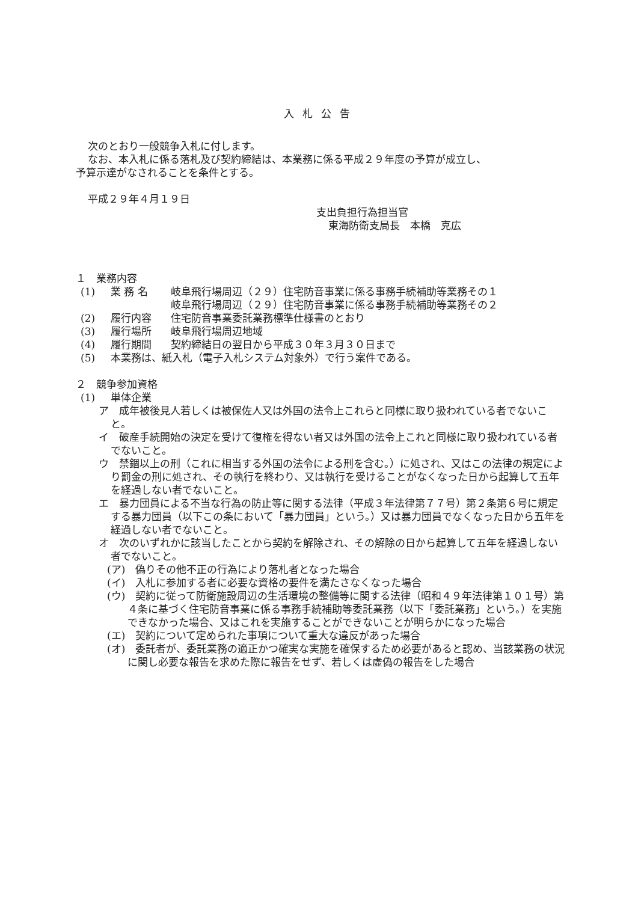入札公告
次のとおり一般競争入札に付します。
なお、本入札に係る落札及び契約締結は、本業務に係る平成２９年度の予算が成立し、
予算示達がなされることを条件とする。
平成２９年４月１９日
支出負担行為担当官
東海防衛支局長　本橋　克広
１　業務内容
(1) 業 務 名 岐阜飛行場周辺（２９）住宅防音事業に係る事務手続補助等業務その１
岐阜飛行場周辺（２９）住宅防音事業に係る事務手続補助等業務その２
(2) 履行内容 住宅防音事業委託業務標準仕様書のとおり
(3) 履行場所 岐阜飛行場周辺地域
(4) 履行期間 契約締結日の翌日から平成３０年３月３０日まで
(5) 本業務は、紙入札（電子入札システム対象外）で行う案件である。
２　競争参加資格
(1) 単体企業
ア　成年被後見人若しくは被保佐人又は外国の法令上これらと同様に取り扱われている者でないこと。
イ　破産手続開始の決定を受けて復権を得ない者又は外国の法令上これと同様に取り扱われている者でないこと。
ウ　禁錮以上の刑（これに相当する外国の法令による刑を含む。）に処され、又はこの法律の規定により罰金の刑に処され、その執行を終わり、又は執行を受けることがなくなった日から起算して五年を経過しない者でないこと。
エ　暴力団員による不当な行為の防止等に関する法律（平成３年法律第７７号）第２条第６号に規定する暴力団員（以下この条において「暴力団員」という。）又は暴力団員でなくなった日から五年を経過しない者でないこと。
オ　次のいずれかに該当したことから契約を解除され、その解除の日から起算して五年を経過しない者でないこと。
(ア)　偽りその他不正の行為により落札者となった場合
(イ)　入札に参加する者に必要な資格の要件を満たさなくなった場合
(ウ)　契約に従って防衛施設周辺の生活環境の整備等に関する法律（昭和４９年法律第１０１号）第４条に基づく住宅防音事業に係る事務手続補助等委託業務（以下「委託業務」という。）を実施できなかった場合、又はこれを実施することができないことが明らかになった場合
(エ)　契約について定められた事項について重大な違反があった場合
(オ)　委託者が、委託業務の適正かつ確実な実施を確保するため必要があると認め、当該業務の状況に関し必要な報告を求めた際に報告をせず、若しくは虚偽の報告をした場合